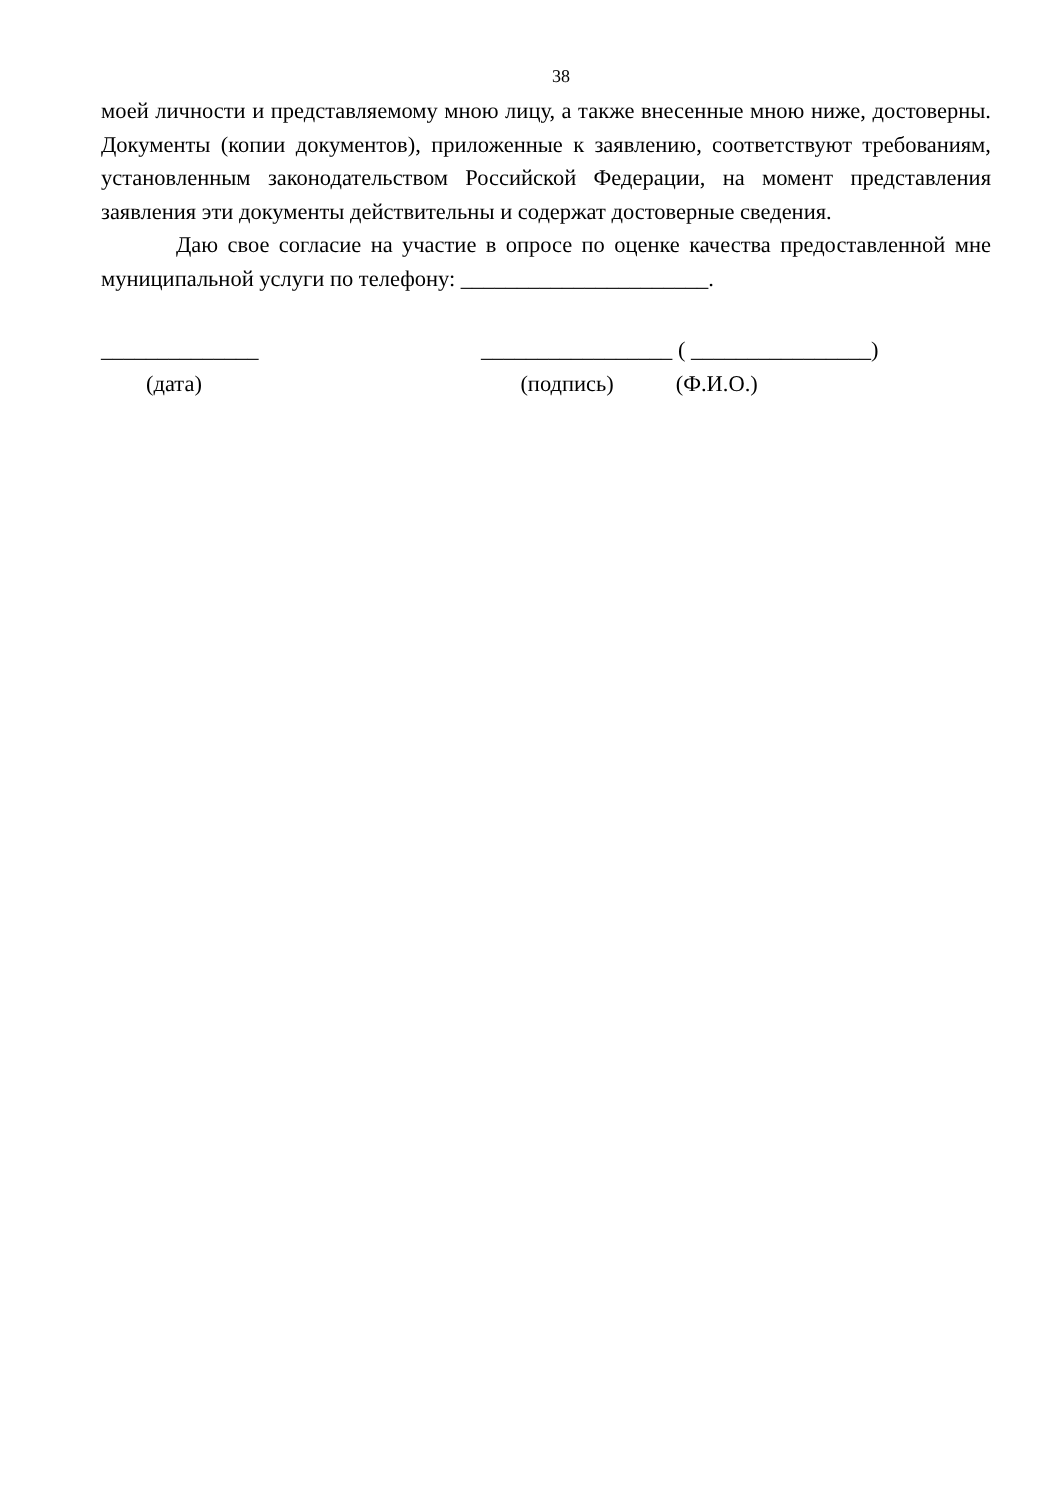38
моей личности и представляемому мною лицу, а также внесенные мною ниже, достоверны. Документы (копии документов), приложенные к заявлению, соответствуют требованиям, установленным законодательством Российской Федерации, на момент представления заявления эти документы действительны и содержат достоверные сведения.
Даю свое согласие на участие в опросе по оценке качества предоставленной мне муниципальной услуги по телефону: ______________________.
______________ (дата)
_________________ ( ________________) (подпись) (Ф.И.О.)